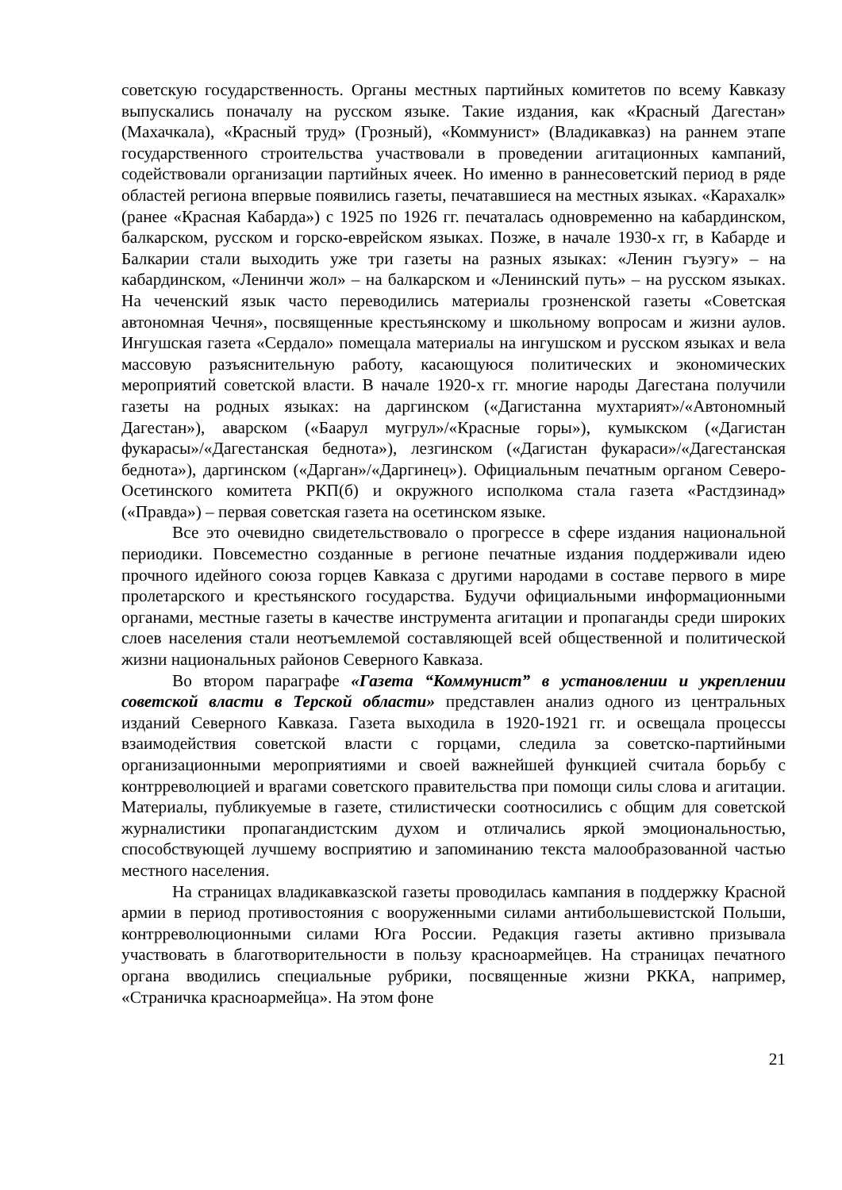советскую государственность. Органы местных партийных комитетов по всему Кавказу выпускались поначалу на русском языке. Такие издания, как «Красный Дагестан» (Махачкала), «Красный труд» (Грозный), «Коммунист» (Владикавказ) на раннем этапе государственного строительства участвовали в проведении агитационных кампаний, содействовали организации партийных ячеек. Но именно в раннесоветский период в ряде областей региона впервые появились газеты, печатавшиеся на местных языках. «Карахалк» (ранее «Красная Кабарда») с 1925 по 1926 гг. печаталась одновременно на кабардинском, балкарском, русском и горско-еврейском языках. Позже, в начале 1930-х гг, в Кабарде и Балкарии стали выходить уже три газеты на разных языках: «Ленин гъуэгу» – на кабардинском, «Ленинчи жол» – на балкарском и «Ленинский путь» – на русском языках. На чеченский язык часто переводились материалы грозненской газеты «Советская автономная Чечня», посвященные крестьянскому и школьному вопросам и жизни аулов. Ингушская газета «Сердало» помещала материалы на ингушском и русском языках и вела массовую разъяснительную работу, касающуюся политических и экономических мероприятий советской власти. В начале 1920-х гг. многие народы Дагестана получили газеты на родных языках: на даргинском («Дагистанна мухтарият»/«Автономный Дагестан»), аварском («Баарул мугрул»/«Красные горы»), кумыкском («Дагистан фукарасы»/«Дагестанская беднота»), лезгинском («Дагистан фукараси»/«Дагестанская беднота»), даргинском («Дарган»/«Даргинец»). Официальным печатным органом Северо-Осетинского комитета РКП(б) и окружного исполкома стала газета «Растдзинад» («Правда») – первая советская газета на осетинском языке.
Все это очевидно свидетельствовало о прогрессе в сфере издания национальной периодики. Повсеместно созданные в регионе печатные издания поддерживали идею прочного идейного союза горцев Кавказа с другими народами в составе первого в мире пролетарского и крестьянского государства. Будучи официальными информационными органами, местные газеты в качестве инструмента агитации и пропаганды среди широких слоев населения стали неотъемлемой составляющей всей общественной и политической жизни национальных районов Северного Кавказа.
Во втором параграфе «Газета “Коммунист” в установлении и укреплении советской власти в Терской области» представлен анализ одного из центральных изданий Северного Кавказа. Газета выходила в 1920-1921 гг. и освещала процессы взаимодействия советской власти с горцами, следила за советско-партийными организационными мероприятиями и своей важнейшей функцией считала борьбу с контрреволюцией и врагами советского правительства при помощи силы слова и агитации. Материалы, публикуемые в газете, стилистически соотносились с общим для советской журналистики пропагандистским духом и отличались яркой эмоциональностью, способствующей лучшему восприятию и запоминанию текста малообразованной частью местного населения.
На страницах владикавказской газеты проводилась кампания в поддержку Красной армии в период противостояния с вооруженными силами антибольшевистской Польши, контрреволюционными силами Юга России. Редакция газеты активно призывала участвовать в благотворительности в пользу красноармейцев. На страницах печатного органа вводились специальные рубрики, посвященные жизни РККА, например, «Страничка красноармейца». На этом фоне
21